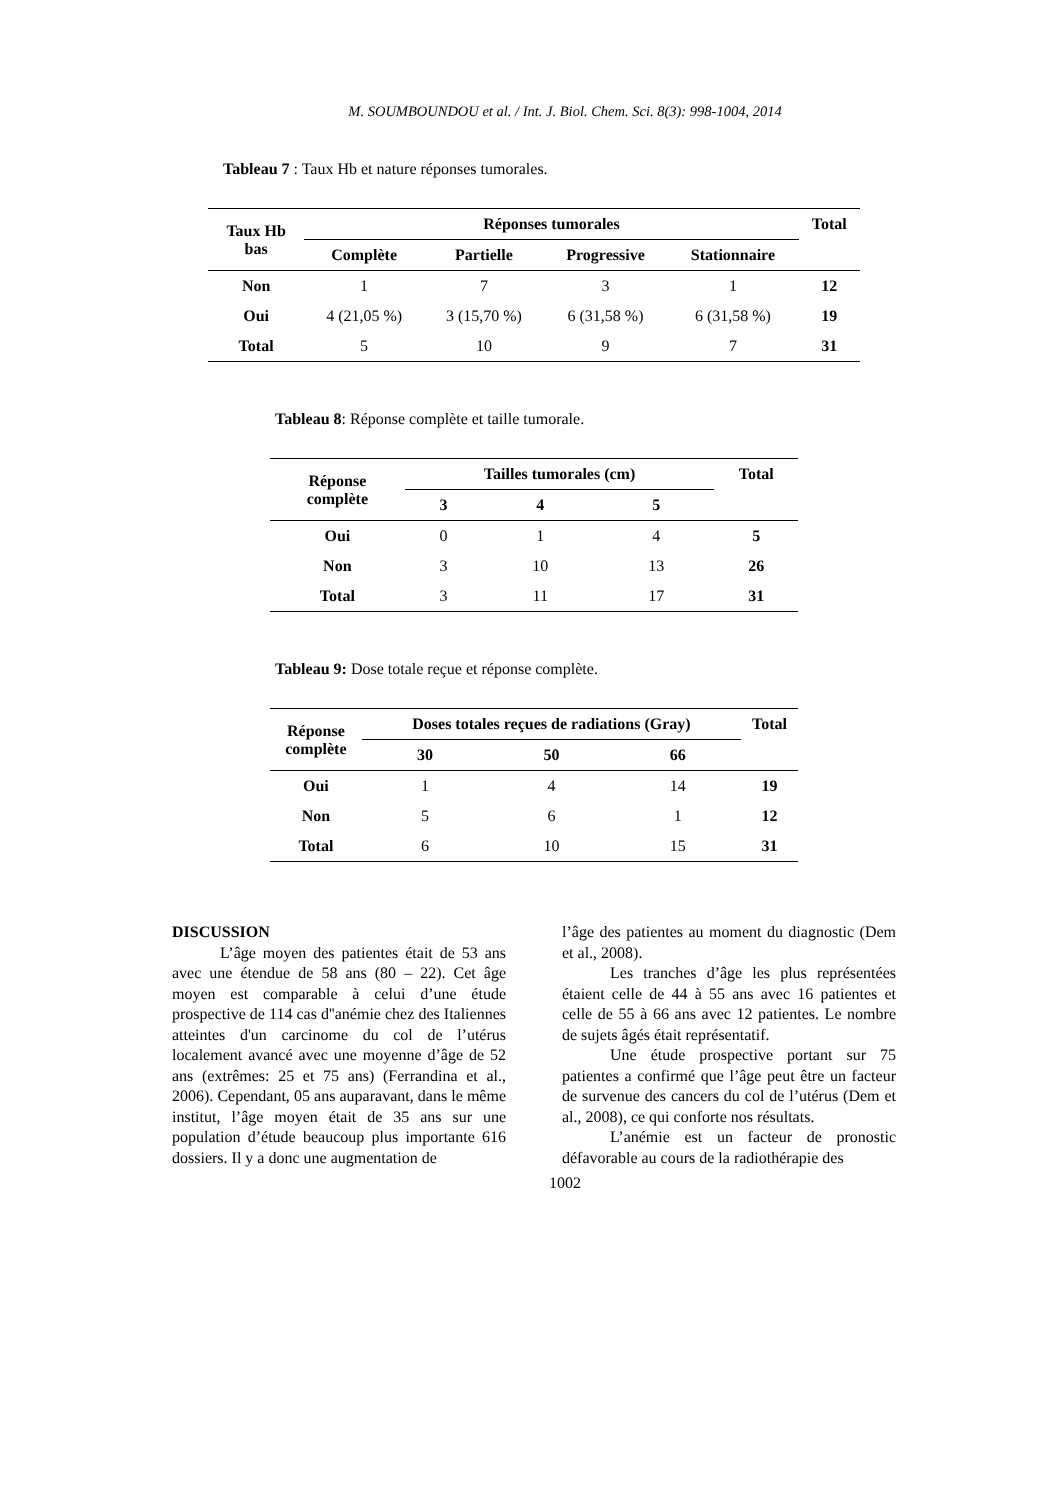M. SOUMBOUNDOU et al. / Int. J. Biol. Chem. Sci. 8(3): 998-1004, 2014
Tableau 7 : Taux Hb et nature réponses tumorales.
| Taux Hb bas | Réponses tumorales | | | | Total |
| --- | --- | --- | --- | --- | --- |
| | Complète | Partielle | Progressive | Stationnaire | |
| Non | 1 | 7 | 3 | 1 | 12 |
| Oui | 4 (21,05 %) | 3 (15,70 %) | 6 (31,58 %) | 6 (31,58 %) | 19 |
| Total | 5 | 10 | 9 | 7 | 31 |
Tableau 8: Réponse complète et taille tumorale.
| Réponse complète | Tailles tumorales (cm) | | | Total |
| --- | --- | --- | --- | --- |
| | 3 | 4 | 5 | |
| Oui | 0 | 1 | 4 | 5 |
| Non | 3 | 10 | 13 | 26 |
| Total | 3 | 11 | 17 | 31 |
Tableau 9: Dose totale reçue et réponse complète.
| Réponse complète | Doses totales reçues de radiations (Gray) | | | Total |
| --- | --- | --- | --- | --- |
| | 30 | 50 | 66 | |
| Oui | 1 | 4 | 14 | 19 |
| Non | 5 | 6 | 1 | 12 |
| Total | 6 | 10 | 15 | 31 |
DISCUSSION
L’âge moyen des patientes était de 53 ans avec une étendue de 58 ans (80 – 22). Cet âge moyen est comparable à celui d’une étude prospective de 114 cas d''anémie chez des Italiennes atteintes d'un carcinome du col de l’utérus localement avancé avec une moyenne d’âge de 52 ans (extrêmes: 25 et 75 ans) (Ferrandina et al., 2006). Cependant, 05 ans auparavant, dans le même institut, l’âge moyen était de 35 ans sur une population d’étude beaucoup plus importante 616 dossiers. Il y a donc une augmentation de
l’âge des patientes au moment du diagnostic (Dem et al., 2008).
Les tranches d’âge les plus représentées étaient celle de 44 à 55 ans avec 16 patientes et celle de 55 à 66 ans avec 12 patientes. Le nombre de sujets âgés était représentatif.
Une étude prospective portant sur 75 patientes a confirmé que l’âge peut être un facteur de survenue des cancers du col de l’utérus (Dem et al., 2008), ce qui conforte nos résultats.
L’anémie est un facteur de pronostic défavorable au cours de la radiothérapie des
1002